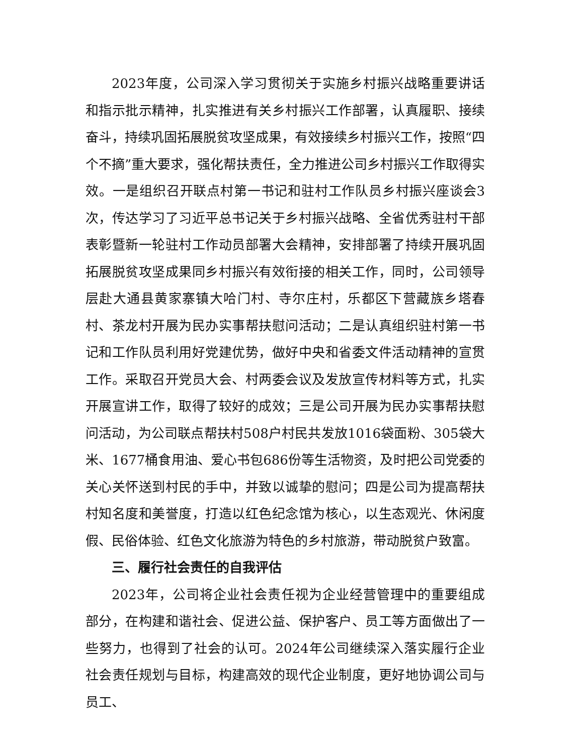2023年度，公司深入学习贯彻关于实施乡村振兴战略重要讲话和指示批示精神，扎实推进有关乡村振兴工作部署，认真履职、接续奋斗，持续巩固拓展脱贫攻坚成果，有效接续乡村振兴工作，按照“四个不摘”重大要求，强化帮扶责任，全力推进公司乡村振兴工作取得实效。一是组织召开联点村第一书记和驻村工作队员乡村振兴座谈会3次，传达学习了习近平总书记关于乡村振兴战略、全省优秀驻村干部表彰暨新一轮驻村工作动员部署大会精神，安排部署了持续开展巩固拓展脱贫攻坚成果同乡村振兴有效衔接的相关工作，同时，公司领导层赴大通县黄家寨镇大哈门村、寺尔庄村，乐都区下营藏族乡塔春村、茶龙村开展为民办实事帮扶慰问活动；二是认真组织驻村第一书记和工作队员利用好党建优势，做好中央和省委文件活动精神的宣贯工作。采取召开党员大会、村两委会议及发放宣传材料等方式，扎实开展宣讲工作，取得了较好的成效；三是公司开展为民办实事帮扶慰问活动，为公司联点帮扶村508户村民共发放1016袋面粉、305袋大米、1677桶食用油、爱心书包686份等生活物资，及时把公司党委的关心关怀送到村民的手中，并致以诚挚的慰问；四是公司为提高帮扶村知名度和美誉度，打造以红色纪念馆为核心，以生态观光、休闲度假、民俗体验、红色文化旅游为特色的乡村旅游，带动脱贫户致富。
三、履行社会责任的自我评估
2023年，公司将企业社会责任视为企业经营管理中的重要组成部分，在构建和谐社会、促进公益、保护客户、员工等方面做出了一些努力，也得到了社会的认可。2024年公司继续深入落实履行企业社会责任规划与目标，构建高效的现代企业制度，更好地协调公司与员工、